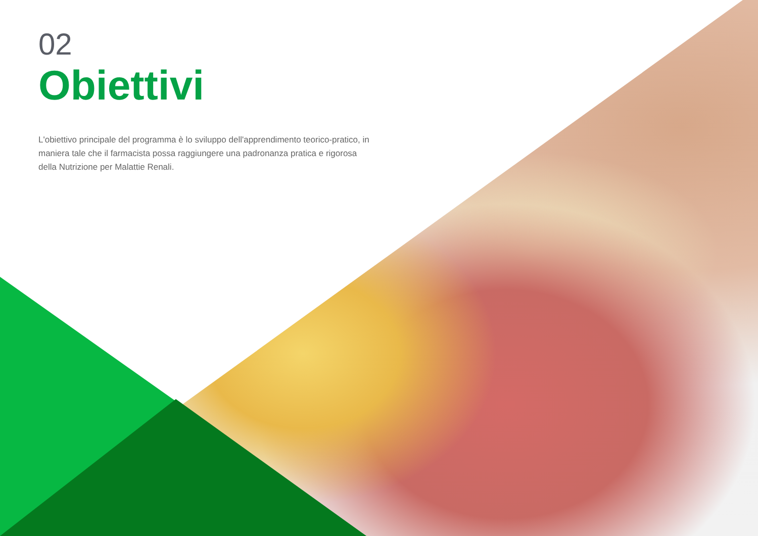02
Obiettivi
L'obiettivo principale del programma è lo sviluppo dell'apprendimento teorico-pratico, in maniera tale che il farmacista possa raggiungere una padronanza pratica e rigorosa della Nutrizione per Malattie Renali.